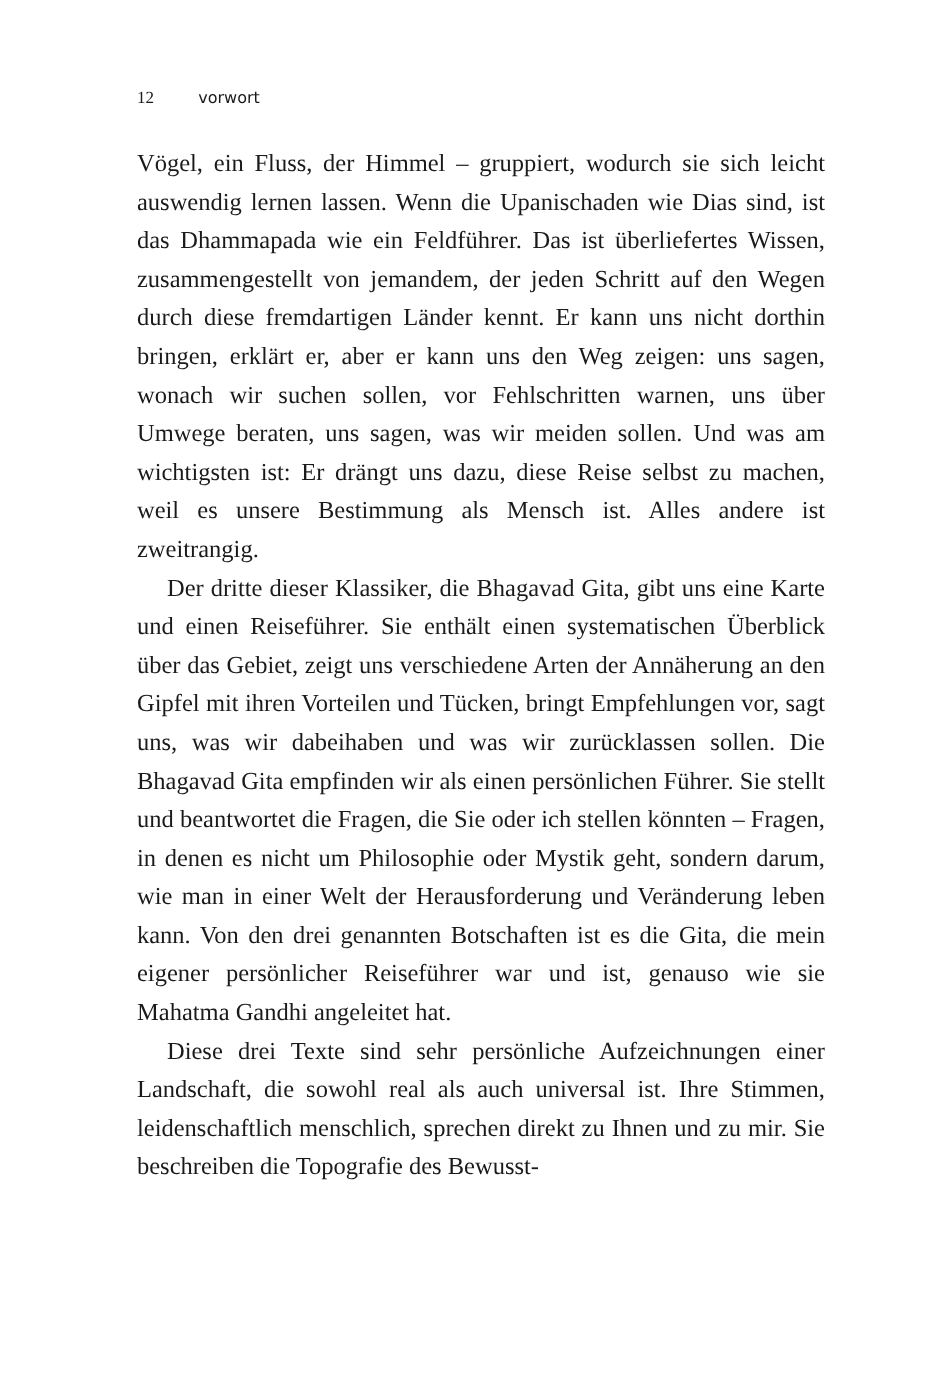12 vorwort
Vögel, ein Fluss, der Himmel – gruppiert, wodurch sie sich leicht auswendig lernen lassen. Wenn die Upanischaden wie Dias sind, ist das Dhammapada wie ein Feldführer. Das ist überliefertes Wissen, zusammengestellt von jemandem, der jeden Schritt auf den Wegen durch diese fremdartigen Länder kennt. Er kann uns nicht dorthin bringen, erklärt er, aber er kann uns den Weg zeigen: uns sagen, wonach wir suchen sol­len, vor Fehlschritten warnen, uns über Umwege beraten, uns sagen, was wir meiden sollen. Und was am wichtigsten ist: Er drängt uns dazu, diese Reise selbst zu machen, weil es unsere Bestimmung als Mensch ist. Alles andere ist zweitrangig.
Der dritte dieser Klassiker, die Bhagavad Gita, gibt uns eine Karte und einen Reiseführer. Sie enthält einen systematischen Überblick über das Gebiet, zeigt uns verschiedene Arten der Annäherung an den Gipfel mit ihren Vorteilen und Tücken, bringt Empfehlungen vor, sagt uns, was wir dabeihaben und was wir zurücklassen sollen. Die Bhagavad Gita empfinden wir als einen persönlichen Führer. Sie stellt und beantwortet die Fragen, die Sie oder ich stellen könnten – Fragen, in denen es nicht um Philosophie oder Mystik geht, sondern darum, wie man in einer Welt der Herausforderung und Veränderung leben kann. Von den drei genannten Botschaften ist es die Gita, die mein eigener persönlicher Reiseführer war und ist, genauso wie sie Mahatma Gandhi angeleitet hat.
Diese drei Texte sind sehr persönliche Aufzeichnungen ei­ner Landschaft, die sowohl real als auch universal ist. Ihre Stimmen, leidenschaftlich menschlich, sprechen direkt zu Ih­nen und zu mir. Sie beschreiben die Topografie des Bewusst-